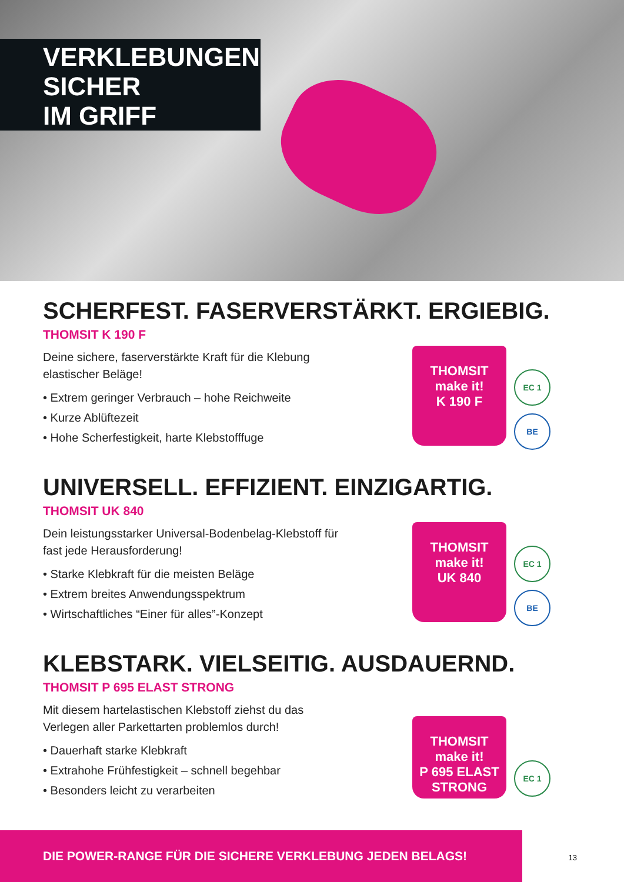VERKLEBUNGEN
SICHER
IM GRIFF
SCHERFEST. FASERVERSTÄRKT. ERGIEBIG.
THOMSIT K 190 F
Deine sichere, faserverstärkte Kraft für die Klebung elastischer Beläge!
• Extrem geringer Verbrauch – hohe Reichweite
• Kurze Ablüftezeit
• Hohe Scherfestigkeit, harte Klebstofffuge
THOMSIT
make it!
K 190 F
EC 1
BE
UNIVERSELL. EFFIZIENT. EINZIGARTIG.
THOMSIT UK 840
Dein leistungsstarker Universal-Bodenbelag-Klebstoff für fast jede Herausforderung!
• Starke Klebkraft für die meisten Beläge
• Extrem breites Anwendungsspektrum
• Wirtschaftliches “Einer für alles”-Konzept
THOMSIT
make it!
UK 840
EC 1
BE
KLEBSTARK. VIELSEITIG. AUSDAUERND.
THOMSIT P 695 ELAST STRONG
Mit diesem hartelastischen Klebstoff ziehst du das Verlegen aller Parkettarten problemlos durch!
• Dauerhaft starke Klebkraft
• Extrahohe Frühfestigkeit – schnell begehbar
• Besonders leicht zu verarbeiten
THOMSIT
make it!
P 695 ELAST STRONG
EC 1
DIE POWER-RANGE FÜR DIE SICHERE VERKLEBUNG JEDEN BELAGS!
13